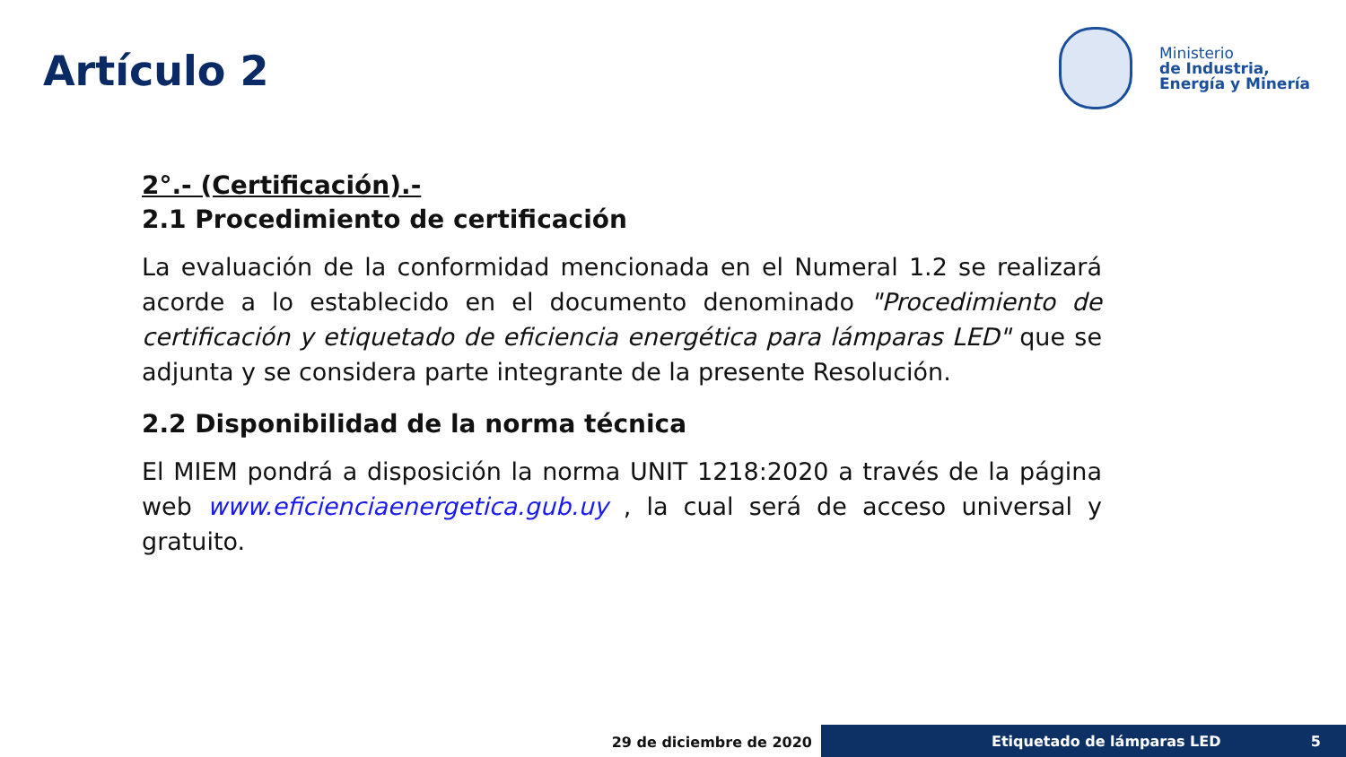Artículo 2
Ministerio
de Industria,
Energía y Minería
2°.- (Certificación).-
2.1 Procedimiento de certificación
La evaluación de la conformidad mencionada en el Numeral 1.2 se realizará acorde a lo establecido en el documento denominado "Procedimiento de certificación y etiquetado de eficiencia energética para lámparas LED" que se adjunta y se considera parte integrante de la presente Resolución.
2.2 Disponibilidad de la norma técnica
El MIEM pondrá a disposición la norma UNIT 1218:2020 a través de la página web www.eficienciaenergetica.gub.uy , la cual será de acceso universal y gratuito.
29 de diciembre de 2020 Etiquetado de lámparas LED 5